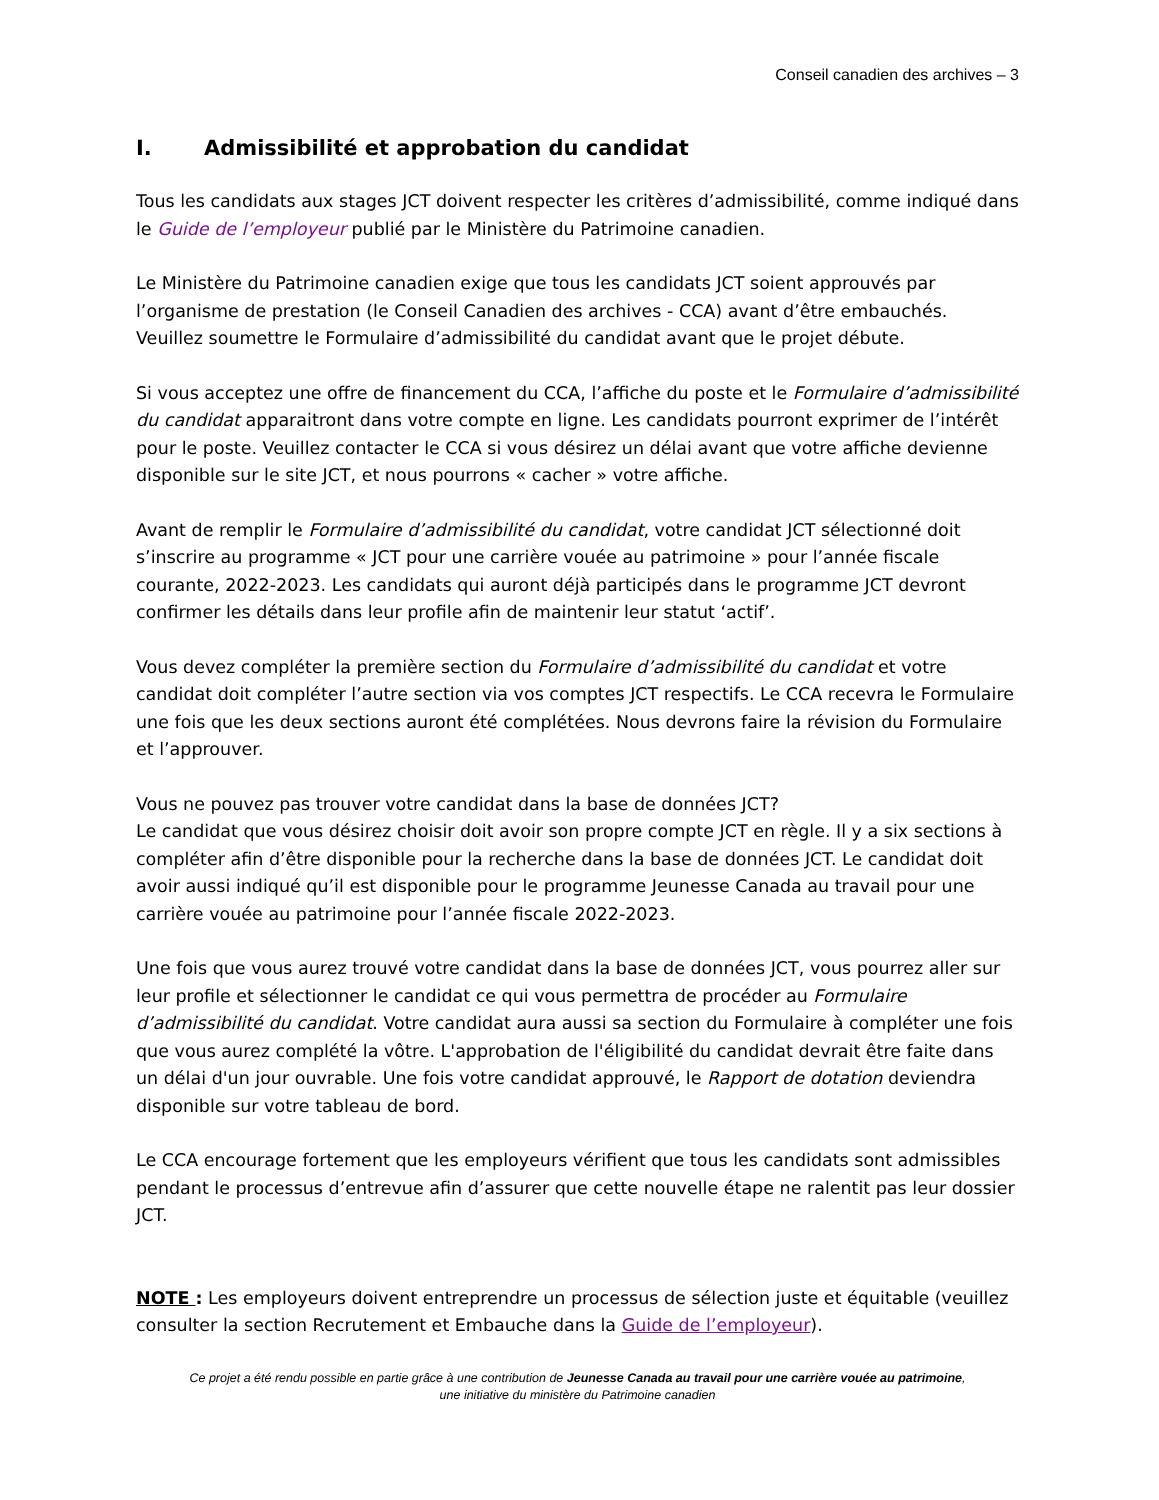Conseil canadien des archives – 3
I. Admissibilité et approbation du candidat
Tous les candidats aux stages JCT doivent respecter les critères d’admissibilité, comme indiqué dans le Guide de l’employeur publié par le Ministère du Patrimoine canadien.
Le Ministère du Patrimoine canadien exige que tous les candidats JCT soient approuvés par l’organisme de prestation (le Conseil Canadien des archives - CCA) avant d’être embauchés. Veuillez soumettre le Formulaire d’admissibilité du candidat avant que le projet débute.
Si vous acceptez une offre de financement du CCA, l’affiche du poste et le Formulaire d’admissibilité du candidat apparaitront dans votre compte en ligne. Les candidats pourront exprimer de l’intérêt pour le poste. Veuillez contacter le CCA si vous désirez un délai avant que votre affiche devienne disponible sur le site JCT, et nous pourrons « cacher » votre affiche.
Avant de remplir le Formulaire d’admissibilité du candidat, votre candidat JCT sélectionné doit s’inscrire au programme « JCT pour une carrière vouée au patrimoine » pour l’année fiscale courante, 2022-2023. Les candidats qui auront déjà participés dans le programme JCT devront confirmer les détails dans leur profile afin de maintenir leur statut ‘actif’.
Vous devez compléter la première section du Formulaire d’admissibilité du candidat et votre candidat doit compléter l’autre section via vos comptes JCT respectifs. Le CCA recevra le Formulaire une fois que les deux sections auront été complétées. Nous devrons faire la révision du Formulaire et l’approuver.
Vous ne pouvez pas trouver votre candidat dans la base de données JCT?
Le candidat que vous désirez choisir doit avoir son propre compte JCT en règle. Il y a six sections à compléter afin d’être disponible pour la recherche dans la base de données JCT. Le candidat doit avoir aussi indiqué qu’il est disponible pour le programme Jeunesse Canada au travail pour une carrière vouée au patrimoine pour l’année fiscale 2022-2023.
Une fois que vous aurez trouvé votre candidat dans la base de données JCT, vous pourrez aller sur leur profile et sélectionner le candidat ce qui vous permettra de procéder au Formulaire d’admissibilité du candidat. Votre candidat aura aussi sa section du Formulaire à compléter une fois que vous aurez complété la vôtre. L'approbation de l'éligibilité du candidat devrait être faite dans un délai d'un jour ouvrable. Une fois votre candidat approuvé, le Rapport de dotation deviendra disponible sur votre tableau de bord.
Le CCA encourage fortement que les employeurs vérifient que tous les candidats sont admissibles pendant le processus d’entrevue afin d’assurer que cette nouvelle étape ne ralentit pas leur dossier JCT.
NOTE : Les employeurs doivent entreprendre un processus de sélection juste et équitable (veuillez consulter la section Recrutement et Embauche dans la Guide de l’employeur).
Ce projet a été rendu possible en partie grâce à une contribution de Jeunesse Canada au travail pour une carrière vouée au patrimoine,
une initiative du ministère du Patrimoine canadien